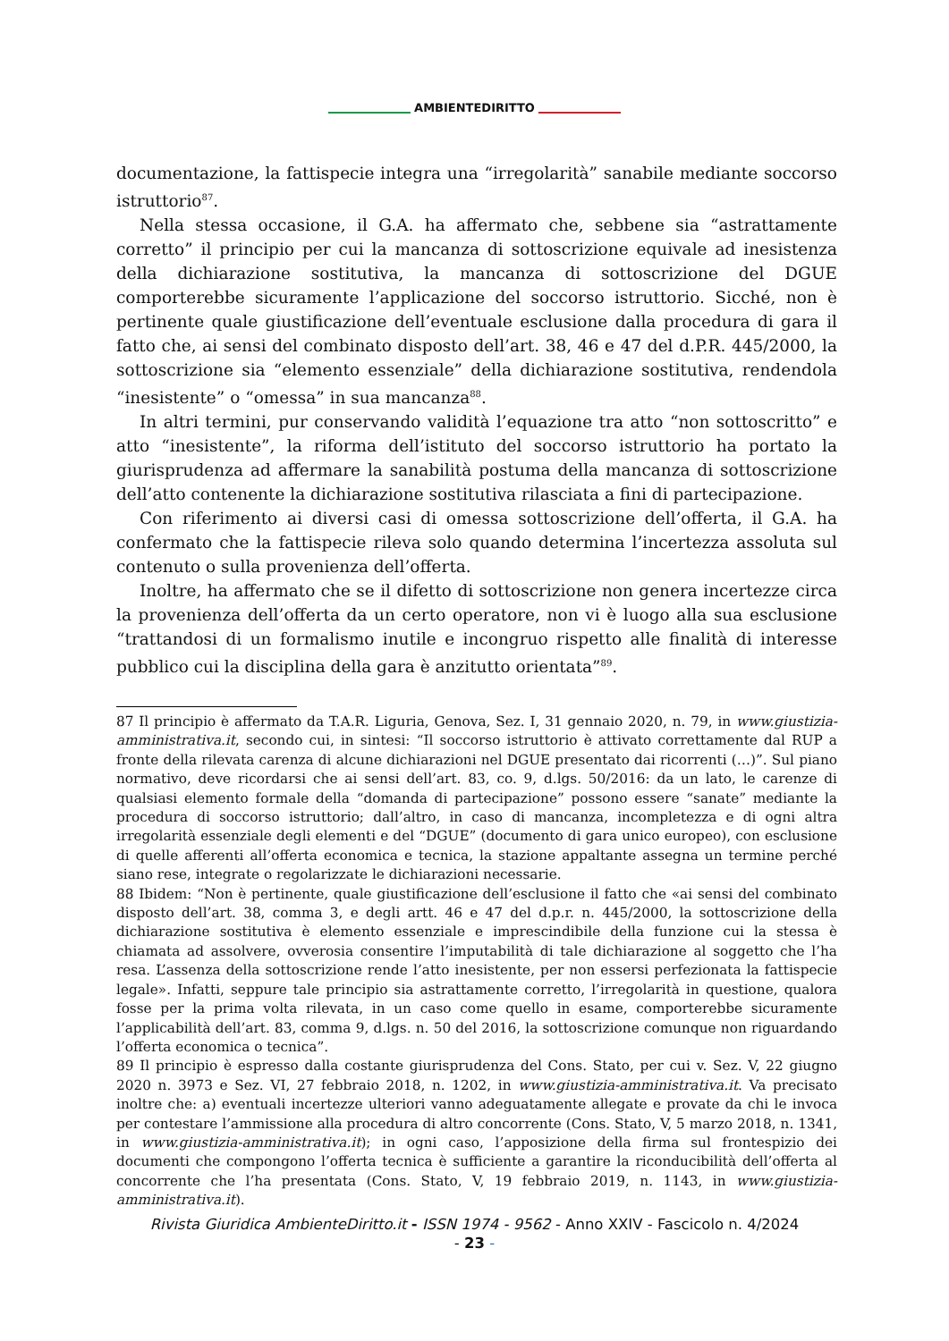AMBIENTEDIRITTO
documentazione, la fattispecie integra una “irregolarità” sanabile mediante soccorso istruttorio<sup>87</sup>.
Nella stessa occasione, il G.A. ha affermato che, sebbene sia “astrattamente corretto” il principio per cui la mancanza di sottoscrizione equivale ad inesistenza della dichiarazione sostitutiva, la mancanza di sottoscrizione del DGUE comporterebbe sicuramente l’applicazione del soccorso istruttorio. Sicché, non è pertinente quale giustificazione dell’eventuale esclusione dalla procedura di gara il fatto che, ai sensi del combinato disposto dell’art. 38, 46 e 47 del d.P.R. 445/2000, la sottoscrizione sia “elemento essenziale” della dichiarazione sostitutiva, rendendola “inesistente” o “omessa” in sua mancanza<sup>88</sup>.
In altri termini, pur conservando validità l’equazione tra atto “non sottoscritto” e atto “inesistente”, la riforma dell’istituto del soccorso istruttorio ha portato la giurisprudenza ad affermare la sanabilità postuma della mancanza di sottoscrizione dell’atto contenente la dichiarazione sostitutiva rilasciata a fini di partecipazione.
Con riferimento ai diversi casi di omessa sottoscrizione dell’offerta, il G.A. ha confermato che la fattispecie rileva solo quando determina l’incertezza assoluta sul contenuto o sulla provenienza dell’offerta.
Inoltre, ha affermato che se il difetto di sottoscrizione non genera incertezze circa la provenienza dell’offerta da un certo operatore, non vi è luogo alla sua esclusione “trattandosi di un formalismo inutile e incongruo rispetto alle finalità di interesse pubblico cui la disciplina della gara è anzitutto orientata”<sup>89</sup>.
87 Il principio è affermato da T.A.R. Liguria, Genova, Sez. I, 31 gennaio 2020, n. 79, in www.giustizia-amministrativa.it, secondo cui, in sintesi: “Il soccorso istruttorio è attivato correttamente dal RUP a fronte della rilevata carenza di alcune dichiarazioni nel DGUE presentato dai ricorrenti (…)”. Sul piano normativo, deve ricordarsi che ai sensi dell’art. 83, co. 9, d.lgs. 50/2016: da un lato, le carenze di qualsiasi elemento formale della “domanda di partecipazione” possono essere “sanate” mediante la procedura di soccorso istruttorio; dall’altro, in caso di mancanza, incompletezza e di ogni altra irregolarità essenziale degli elementi e del “DGUE” (documento di gara unico europeo), con esclusione di quelle afferenti all’offerta economica e tecnica, la stazione appaltante assegna un termine perché siano rese, integrate o regolarizzate le dichiarazioni necessarie.
88 Ibidem: “Non è pertinente, quale giustificazione dell’esclusione il fatto che «ai sensi del combinato disposto dell’art. 38, comma 3, e degli artt. 46 e 47 del d.p.r. n. 445/2000, la sottoscrizione della dichiarazione sostitutiva è elemento essenziale e imprescindibile della funzione cui la stessa è chiamata ad assolvere, ovverosia consentire l’imputabilità di tale dichiarazione al soggetto che l’ha resa. L’assenza della sottoscrizione rende l’atto inesistente, per non essersi perfezionata la fattispecie legale». Infatti, seppure tale principio sia astrattamente corretto, l’irregolarità in questione, qualora fosse per la prima volta rilevata, in un caso come quello in esame, comporterebbe sicuramente l’applicabilità dell’art. 83, comma 9, d.lgs. n. 50 del 2016, la sottoscrizione comunque non riguardando l’offerta economica o tecnica”.
89 Il principio è espresso dalla costante giurisprudenza del Cons. Stato, per cui v. Sez. V, 22 giugno 2020 n. 3973 e Sez. VI, 27 febbraio 2018, n. 1202, in www.giustizia-amministrativa.it. Va precisato inoltre che: a) eventuali incertezze ulteriori vanno adeguatamente allegate e provate da chi le invoca per contestare l’ammissione alla procedura di altro concorrente (Cons. Stato, V, 5 marzo 2018, n. 1341, in www.giustizia-amministrativa.it); in ogni caso, l’apposizione della firma sul frontespizio dei documenti che compongono l’offerta tecnica è sufficiente a garantire la riconducibilità dell’offerta al concorrente che l’ha presentata (Cons. Stato, V, 19 febbraio 2019, n. 1143, in www.giustizia-amministrativa.it).
Rivista Giuridica AmbienteDiritto.it - ISSN 1974 - 9562 - Anno XXIV - Fascicolo n. 4/2024
- 23 -